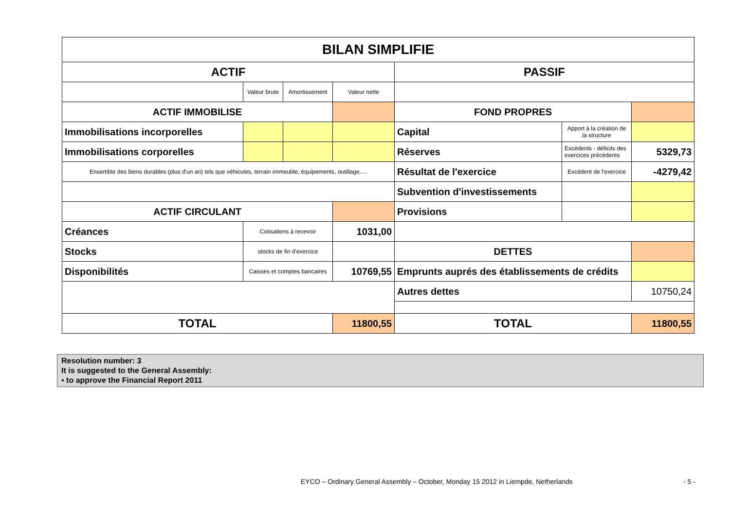| BILAN SIMPLIFIE | | | | | | |
| ACTIF | | | | PASSIF | | |
| | Valeur brute | Amortissement | Valeur nette | | | |
| ACTIF IMMOBILISE | | | | FOND PROPRES | | |
| Immobilisations incorporelles | | | | Capital | Apport à la création de la structure | |
| Immobilisations corporelles | | | | Réserves | Excédents - déficits des exercices précédents | 5329,73 |
| Ensemble des biens durables (plus d'un an) tels que véhicules, terrain immeuble, équipements, outillage…. | | | | Résultat de l'exercice | Excédent de l'exercice | -4279,42 |
| | | | | Subvention d'investissements | | |
| ACTIF CIRCULANT | | | | Provisions | | |
| Créances | Cotisations à recevoir | | 1031,00 | | | |
| Stocks | stocks de fin d'exercice | | | DETTES | | |
| Disponibilités | Caisses et comptes bancaires | | 10769,55 | Emprunts auprés des établissements de crédits | | |
| | | | | Autres dettes | | 10750,24 |
| TOTAL | | | 11800,55 | TOTAL | | 11800,55 |
Resolution number: 3
It is suggested to the General Assembly:
▪ to approve the Financial Report 2011
EYCO – Ordinary General Assembly – October, Monday 15 2012 in Liempde, Netherlands
- 5 -